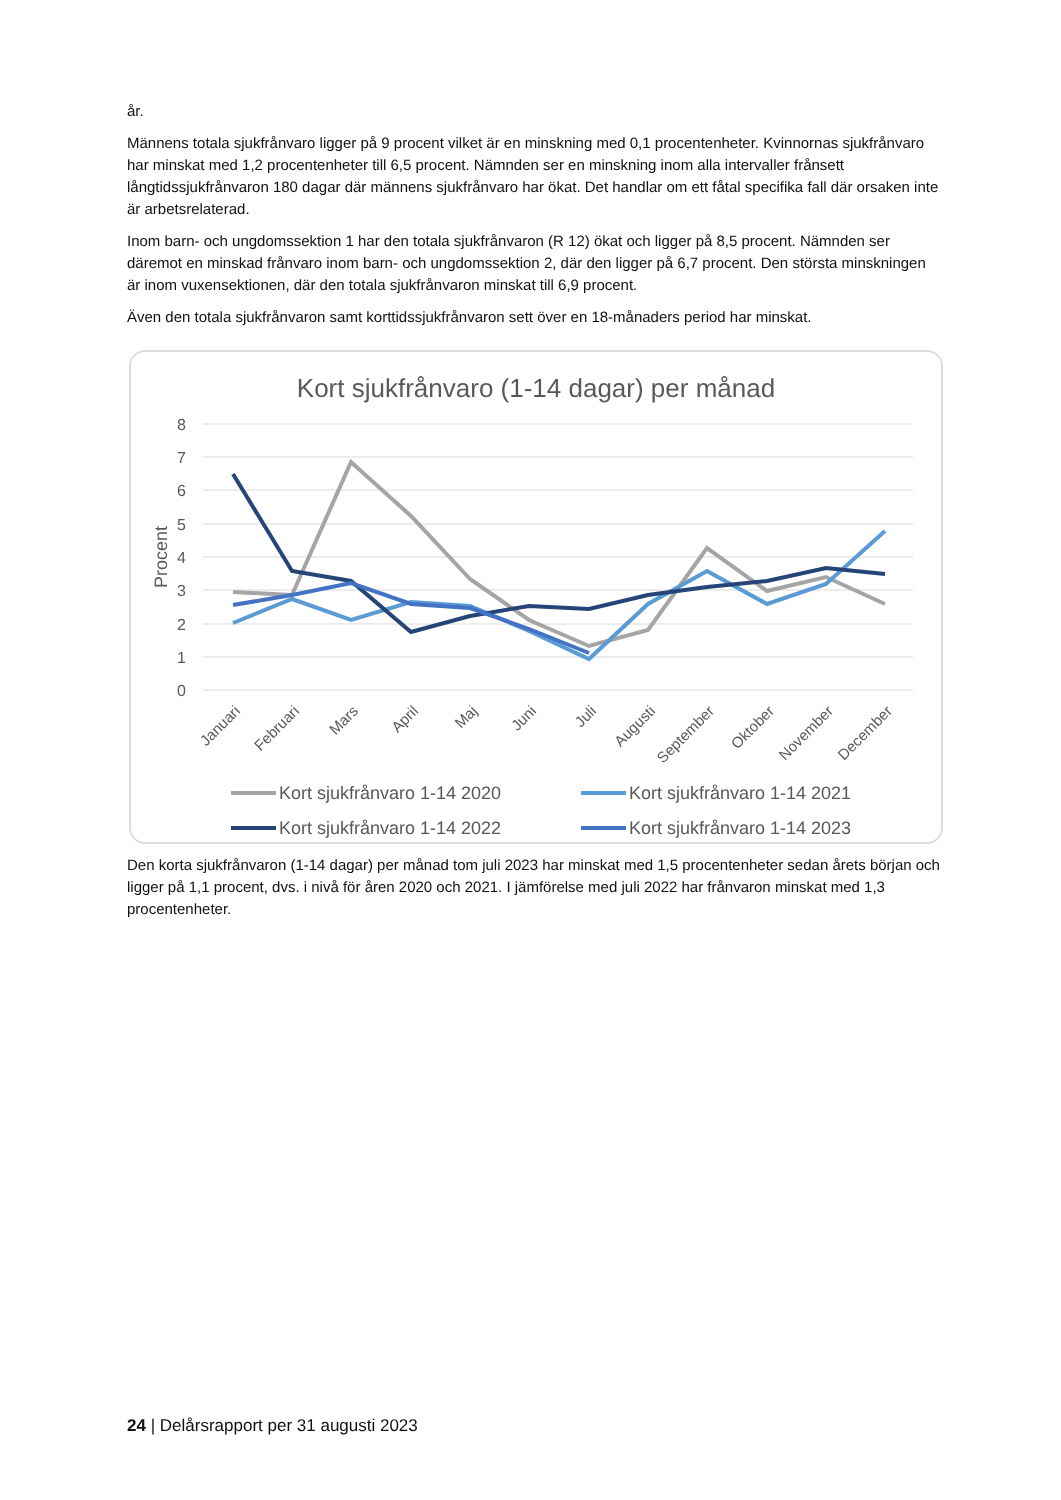år.
Männens totala sjukfrånvaro ligger på 9 procent vilket är en minskning med 0,1 procentenheter. Kvinnornas sjukfrånvaro har minskat med 1,2 procentenheter till 6,5 procent. Nämnden ser en minskning inom alla intervaller frånsett långtidssjukfrånvaron 180 dagar där männens sjukfrånvaro har ökat. Det handlar om ett fåtal specifika fall där orsaken inte är arbetsrelaterad.
Inom barn- och ungdomssektion 1 har den totala sjukfrånvaron (R 12) ökat och ligger på 8,5 procent. Nämnden ser däremot en minskad frånvaro inom barn- och ungdomssektion 2, där den ligger på 6,7 procent. Den största minskningen är inom vuxensektionen, där den totala sjukfrånvaron minskat till 6,9 procent.
Även den totala sjukfrånvaron samt korttidssjukfrånvaron sett över en 18-månaders period har minskat.
Kort sjukfrånvaro (1-14 dagar) per månad
8
7
6
5
4
3
2
1
0
Procent
Januari
Februari
Mars
April
Maj
Juni
Juli
Augusti
September
Oktober
November
December
Kort sjukfrånvaro 1-14 2020
Kort sjukfrånvaro 1-14 2021
Kort sjukfrånvaro 1-14 2022
Kort sjukfrånvaro 1-14 2023
Den korta sjukfrånvaron (1-14 dagar) per månad tom juli 2023 har minskat med 1,5 procentenheter sedan årets början och ligger på 1,1 procent, dvs. i nivå för åren 2020 och 2021. I jämförelse med juli 2022 har frånvaron minskat med 1,3 procentenheter.
24 | Delårsrapport per 31 augusti 2023